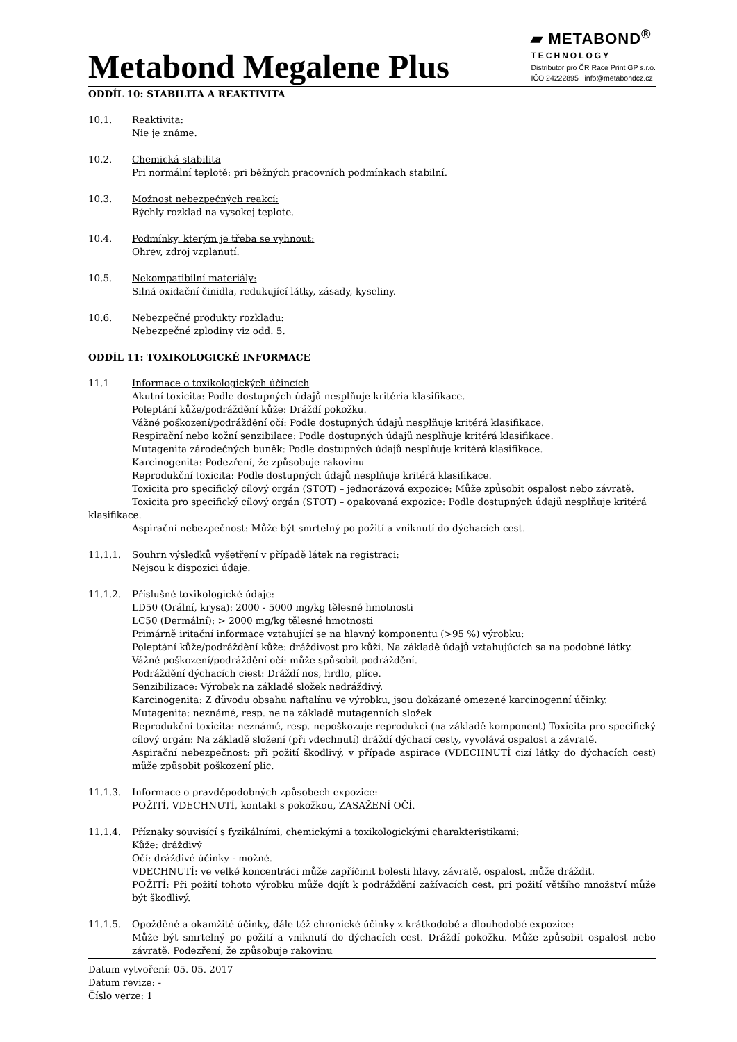Metabond Megalene Plus
▰ METABOND<sup>®</sup>
TECHNOLOGY
Distributor pro ČR Race Print GP s.r.o.
IČO 24222895 info@metabondcz.cz
ODDÍL 10: STABILITA A REAKTIVITA
10.1. Reaktivita:
Nie je známe.
10.2. Chemická stabilita
Pri normální teplotě: pri běžných pracovních podmínkach stabilní.
10.3. Možnost nebezpečných reakcí:
Rýchly rozklad na vysokej teplote.
10.4. Podmínky, kterým je třeba se vyhnout:
Ohrev, zdroj vzplanutí.
10.5. Nekompatibilní materiály:
Silná oxidační činidla, redukující látky, zásady, kyseliny.
10.6. Nebezpečné produkty rozkladu:
Nebezpečné zplodiny viz odd. 5.
ODDÍL 11: TOXIKOLOGICKÉ INFORMACE
11.1 Informace o toxikologických účincích
Akutní toxicita: Podle dostupných údajů nesplňuje kritéria klasifikace.
Poleptání kůže/podráždění kůže: Dráždí pokožku.
Vážné poškození/podráždění očí: Podle dostupných údajů nesplňuje kritérá klasifikace.
Respirační nebo kožní senzibilace: Podle dostupných údajů nesplňuje kritérá klasifikace.
Mutagenita zárodečných buněk: Podle dostupných údajů nesplňuje kritérá klasifikace.
Karcinogenita: Podezření, že způsobuje rakovinu
Reprodukční toxicita: Podle dostupných údajů nesplňuje kritérá klasifikace.
Toxicita pro specifický cílový orgán (STOT) – jednorázová expozice: Může způsobit ospalost nebo závratě.
Toxicita pro specifický cílový orgán (STOT) – opakovaná expozice: Podle dostupných údajů nesplňuje kritérá
klasifikace.
Aspirační nebezpečnost: Může být smrtelný po požití a vniknutí do dýchacích cest.
11.1.1. Souhrn výsledků vyšetření v případě látek na registraci:
Nejsou k dispozici údaje.
11.1.2. Příslušné toxikologické údaje:
LD50 (Orální, krysa): 2000 - 5000 mg/kg tělesné hmotnosti
LC50 (Dermální): > 2000 mg/kg tělesné hmotnosti
Primárně iritační informace vztahující se na hlavný komponentu (>95 %) výrobku:
Poleptání kůže/podráždění kůže: dráždivost pro kůži. Na základě údajů vztahujúcích sa na podobné látky.
Vážné poškození/podráždění očí: může spůsobit podráždění.
Podráždění dýchacích ciest: Dráždí nos, hrdlo, plíce.
Senzibilizace: Výrobek na základě složek nedráždivý.
Karcinogenita: Z důvodu obsahu naftalínu ve výrobku, jsou dokázané omezené karcinogenní účinky.
Mutagenita: neznámé, resp. ne na základě mutagenních složek
Reprodukční toxicita: neznámé, resp. nepoškozuje reprodukci (na základě komponent) Toxicita pro specifický cílový orgán: Na základě složení (při vdechnutí) dráždí dýchací cesty, vyvolává ospalost a závratě.
Aspirační nebezpečnost: při požití škodlivý, v případe aspirace (VDECHNUTÍ cizí látky do dýchacích cest) může způsobit poškození plic.
11.1.3. Informace o pravděpodobných způsobech expozice:
POŽITÍ, VDECHNUTÍ, kontakt s pokožkou, ZASAŽENÍ OČÍ.
11.1.4. Příznaky souvisící s fyzikálními, chemickými a toxikologickými charakteristikami:
Kůže: dráždivý
Očí: dráždivé účinky - možné.
VDECHNUTÍ: ve velké koncentráci může zapříčinit bolesti hlavy, závratě, ospalost, může dráždit.
POŽITÍ: Při požití tohoto výrobku může dojít k podráždění zažívacích cest, pri požití většího množství může být škodlivý.
11.1.5. Opožděné a okamžité účinky, dále též chronické účinky z krátkodobé a dlouhodobé expozice:
Může být smrtelný po požití a vniknutí do dýchacích cest. Dráždí pokožku. Může způsobit ospalost nebo závratě. Podezření, že způsobuje rakovinu
Datum vytvoření: 05. 05. 2017
Datum revize: -
Číslo verze: 1